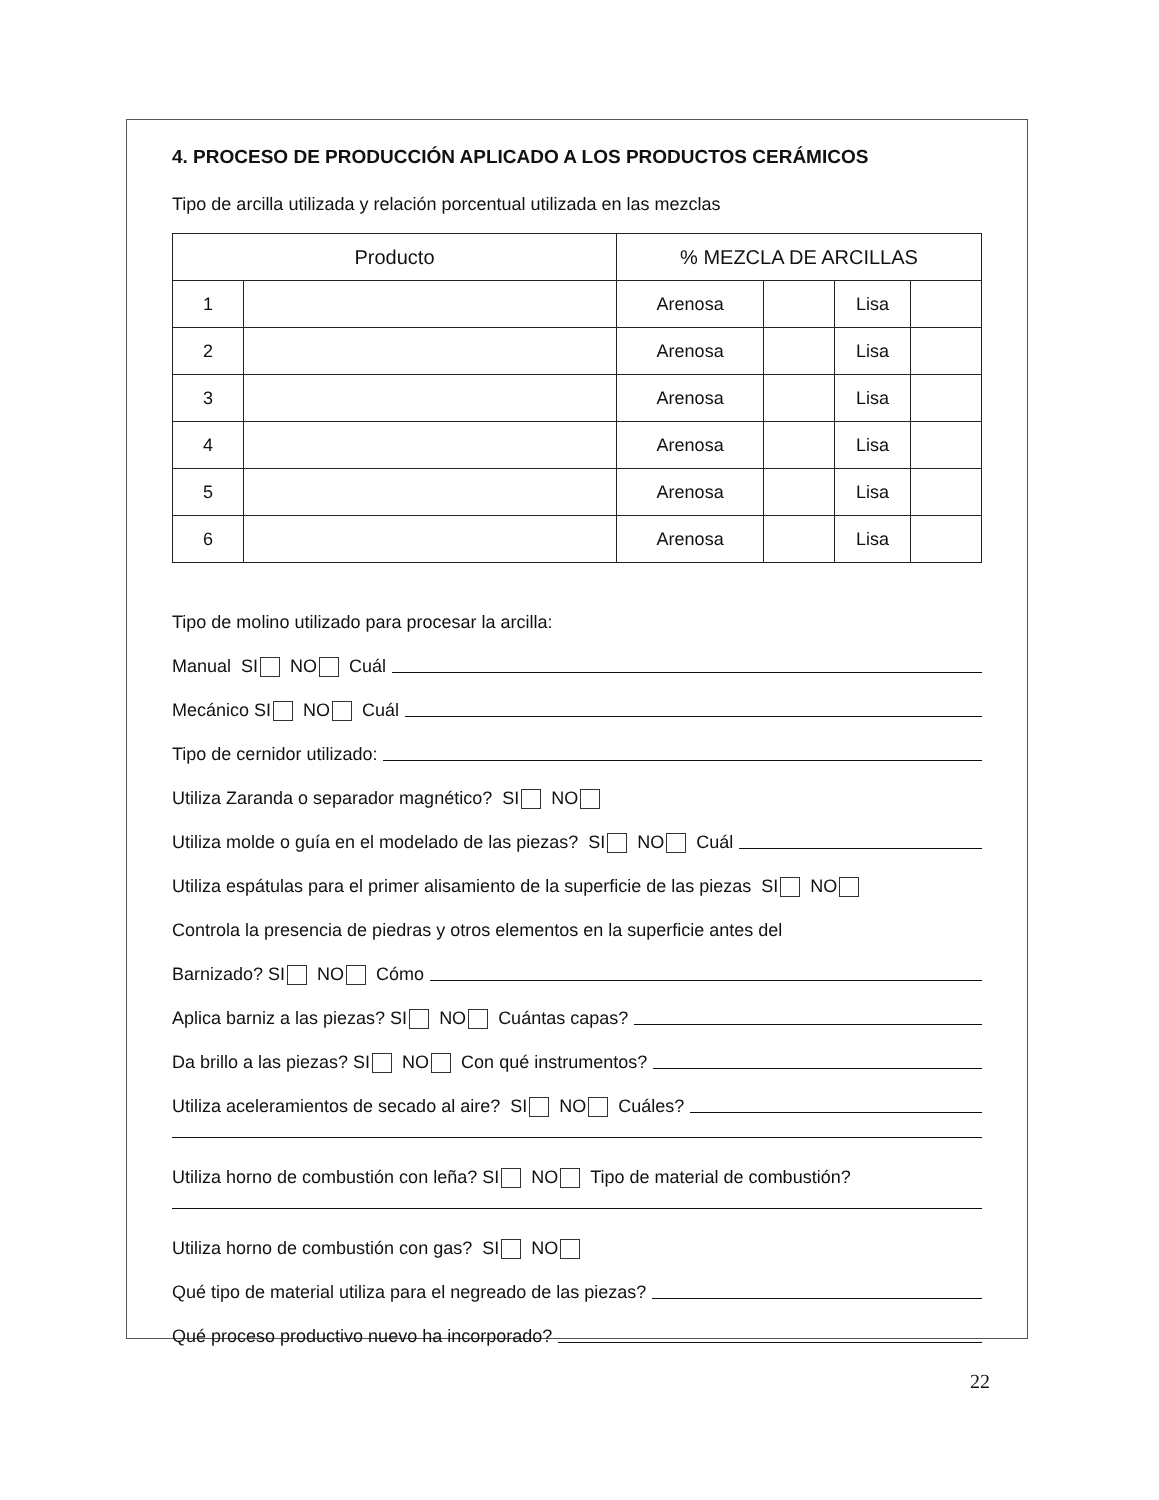4. PROCESO DE PRODUCCIÓN APLICADO A LOS PRODUCTOS CERÁMICOS
Tipo de arcilla utilizada y relación porcentual utilizada en las mezclas
| Producto | | % MEZCLA DE ARCILLAS | | | |
| --- | --- | --- | --- | --- | --- |
| 1 | | Arenosa | | Lisa | |
| 2 | | Arenosa | | Lisa | |
| 3 | | Arenosa | | Lisa | |
| 4 | | Arenosa | | Lisa | |
| 5 | | Arenosa | | Lisa | |
| 6 | | Arenosa | | Lisa | |
Tipo de molino utilizado para procesar la arcilla:
Manual SI NO Cuál
Mecánico SI NO Cuál
Tipo de cernidor utilizado:
Utiliza Zaranda o separador magnético? SI NO
Utiliza molde o guía en el modelado de las piezas? SI NO Cuál
Utiliza espátulas para el primer alisamiento de la superficie de las piezas SI NO
Controla la presencia de piedras y otros elementos en la superficie antes del
Barnizado? SI NO Cómo
Aplica barniz a las piezas? SI NO Cuántas capas?
Da brillo a las piezas? SI NO Con qué instrumentos?
Utiliza aceleramientos de secado al aire? SI NO Cuáles?
Utiliza horno de combustión con leña? SI NO Tipo de material de combustión?
Utiliza horno de combustión con gas? SI NO
Qué tipo de material utiliza para el negreado de las piezas?
Qué proceso productivo nuevo ha incorporado?
22